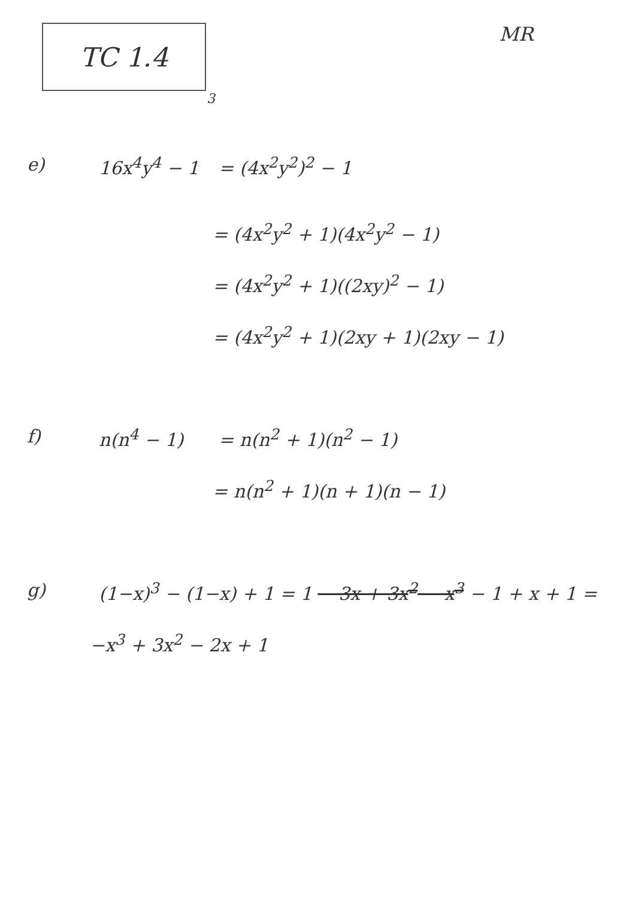TC 1.4
3
MR
e) 16x<sup>4</sup>y<sup>4</sup> − 1 = (4x<sup>2</sup>y<sup>2</sup>)<sup>2</sup> − 1
= (4x<sup>2</sup>y<sup>2</sup> + 1)(4x<sup>2</sup>y<sup>2</sup> − 1)
= (4x<sup>2</sup>y<sup>2</sup> + 1)((2xy)<sup>2</sup> − 1)
= (4x<sup>2</sup>y<sup>2</sup> + 1)(2xy + 1)(2xy − 1)
f) n(n<sup>4</sup> − 1) = n(n<sup>2</sup> + 1)(n<sup>2</sup> − 1)
= n(n<sup>2</sup> + 1)(n + 1)(n − 1)
g) (1−x)<sup>3</sup> − (1−x) + 1 = 1 − 3x + 3x<sup>2</sup> − x<sup>3</sup> − 1 + x + 1 =
−x<sup>3</sup> + 3x<sup>2</sup> − 2x + 1